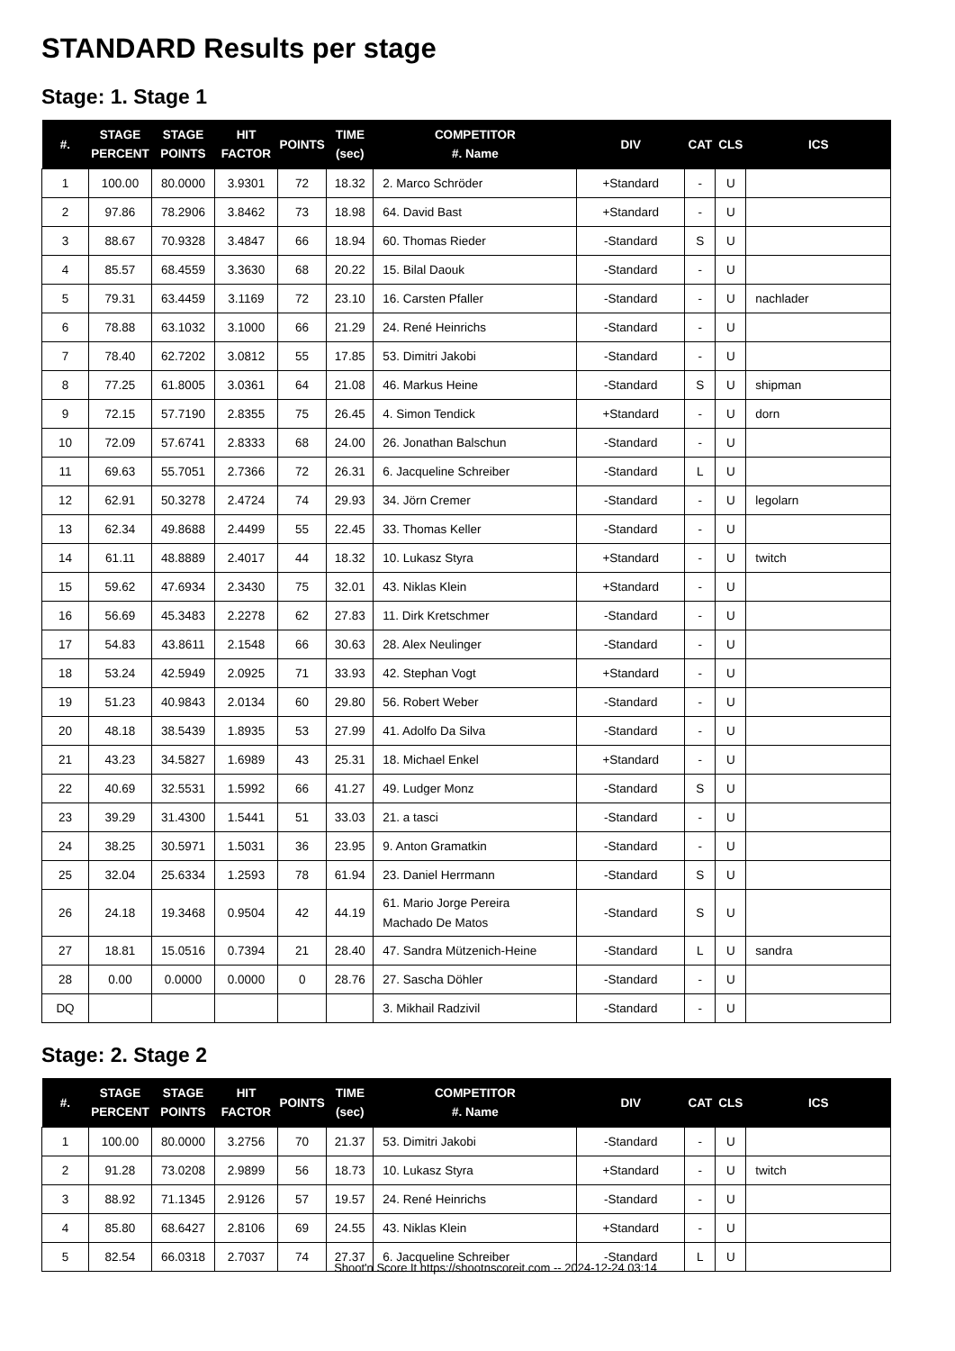STANDARD Results per stage
Stage: 1. Stage 1
| #. | STAGE PERCENT | STAGE POINTS | HIT FACTOR | POINTS | TIME (sec) | COMPETITOR #. Name | DIV | CAT | CLS | ICS |
| --- | --- | --- | --- | --- | --- | --- | --- | --- | --- | --- |
| 1 | 100.00 | 80.0000 | 3.9301 | 72 | 18.32 | 2. Marco Schröder | +Standard | - | U | |
| 2 | 97.86 | 78.2906 | 3.8462 | 73 | 18.98 | 64. David Bast | +Standard | - | U | |
| 3 | 88.67 | 70.9328 | 3.4847 | 66 | 18.94 | 60. Thomas Rieder | -Standard | S | U | |
| 4 | 85.57 | 68.4559 | 3.3630 | 68 | 20.22 | 15. Bilal Daouk | -Standard | - | U | |
| 5 | 79.31 | 63.4459 | 3.1169 | 72 | 23.10 | 16. Carsten Pfaller | -Standard | - | U | nachlader |
| 6 | 78.88 | 63.1032 | 3.1000 | 66 | 21.29 | 24. René Heinrichs | -Standard | - | U | |
| 7 | 78.40 | 62.7202 | 3.0812 | 55 | 17.85 | 53. Dimitri Jakobi | -Standard | - | U | |
| 8 | 77.25 | 61.8005 | 3.0361 | 64 | 21.08 | 46. Markus Heine | -Standard | S | U | shipman |
| 9 | 72.15 | 57.7190 | 2.8355 | 75 | 26.45 | 4. Simon Tendick | +Standard | - | U | dorn |
| 10 | 72.09 | 57.6741 | 2.8333 | 68 | 24.00 | 26. Jonathan Balschun | -Standard | - | U | |
| 11 | 69.63 | 55.7051 | 2.7366 | 72 | 26.31 | 6. Jacqueline Schreiber | -Standard | L | U | |
| 12 | 62.91 | 50.3278 | 2.4724 | 74 | 29.93 | 34. Jörn Cremer | -Standard | - | U | legolarn |
| 13 | 62.34 | 49.8688 | 2.4499 | 55 | 22.45 | 33. Thomas Keller | -Standard | - | U | |
| 14 | 61.11 | 48.8889 | 2.4017 | 44 | 18.32 | 10. Lukasz Styra | +Standard | - | U | twitch |
| 15 | 59.62 | 47.6934 | 2.3430 | 75 | 32.01 | 43. Niklas Klein | +Standard | - | U | |
| 16 | 56.69 | 45.3483 | 2.2278 | 62 | 27.83 | 11. Dirk Kretschmer | -Standard | - | U | |
| 17 | 54.83 | 43.8611 | 2.1548 | 66 | 30.63 | 28. Alex Neulinger | -Standard | - | U | |
| 18 | 53.24 | 42.5949 | 2.0925 | 71 | 33.93 | 42. Stephan Vogt | +Standard | - | U | |
| 19 | 51.23 | 40.9843 | 2.0134 | 60 | 29.80 | 56. Robert Weber | -Standard | - | U | |
| 20 | 48.18 | 38.5439 | 1.8935 | 53 | 27.99 | 41. Adolfo Da Silva | -Standard | - | U | |
| 21 | 43.23 | 34.5827 | 1.6989 | 43 | 25.31 | 18. Michael Enkel | +Standard | - | U | |
| 22 | 40.69 | 32.5531 | 1.5992 | 66 | 41.27 | 49. Ludger Monz | -Standard | S | U | |
| 23 | 39.29 | 31.4300 | 1.5441 | 51 | 33.03 | 21. a tasci | -Standard | - | U | |
| 24 | 38.25 | 30.5971 | 1.5031 | 36 | 23.95 | 9. Anton Gramatkin | -Standard | - | U | |
| 25 | 32.04 | 25.6334 | 1.2593 | 78 | 61.94 | 23. Daniel Herrmann | -Standard | S | U | |
| 26 | 24.18 | 19.3468 | 0.9504 | 42 | 44.19 | 61. Mario Jorge Pereira Machado De Matos | -Standard | S | U | |
| 27 | 18.81 | 15.0516 | 0.7394 | 21 | 28.40 | 47. Sandra Mützenich-Heine | -Standard | L | U | sandra |
| 28 | 0.00 | 0.0000 | 0.0000 | 0 | 28.76 | 27. Sascha Döhler | -Standard | - | U | |
| DQ | | | | | | 3. Mikhail Radzivil | -Standard | - | U | |
Stage: 2. Stage 2
| #. | STAGE PERCENT | STAGE POINTS | HIT FACTOR | POINTS | TIME (sec) | COMPETITOR #. Name | DIV | CAT | CLS | ICS |
| --- | --- | --- | --- | --- | --- | --- | --- | --- | --- | --- |
| 1 | 100.00 | 80.0000 | 3.2756 | 70 | 21.37 | 53. Dimitri Jakobi | -Standard | - | U | |
| 2 | 91.28 | 73.0208 | 2.9899 | 56 | 18.73 | 10. Lukasz Styra | +Standard | - | U | twitch |
| 3 | 88.92 | 71.1345 | 2.9126 | 57 | 19.57 | 24. René Heinrichs | -Standard | - | U | |
| 4 | 85.80 | 68.6427 | 2.8106 | 69 | 24.55 | 43. Niklas Klein | +Standard | - | U | |
| 5 | 82.54 | 66.0318 | 2.7037 | 74 | 27.37 | 6. Jacqueline Schreiber | -Standard | L | U | |
Shoot'n Score It https://shootnscoreit.com -- 2024-12-24 03:14